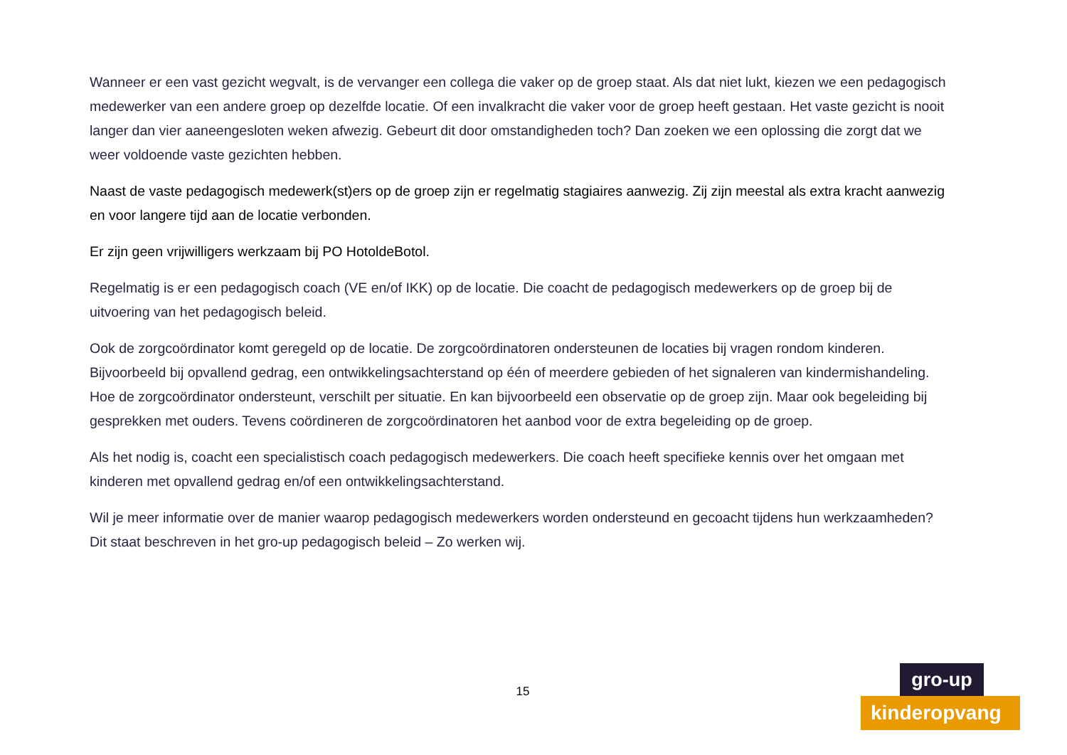Wanneer er een vast gezicht wegvalt, is de vervanger een collega die vaker op de groep staat. Als dat niet lukt, kiezen we een pedagogisch medewerker van een andere groep op dezelfde locatie. Of een invalkracht die vaker voor de groep heeft gestaan. Het vaste gezicht is nooit langer dan vier aaneengesloten weken afwezig. Gebeurt dit door omstandigheden toch? Dan zoeken we een oplossing die zorgt dat we weer voldoende vaste gezichten hebben.
Naast de vaste pedagogisch medewerk(st)ers op de groep zijn er regelmatig stagiaires aanwezig. Zij zijn meestal als extra kracht aanwezig en voor langere tijd aan de locatie verbonden.
Er zijn geen vrijwilligers werkzaam bij PO HotoldeBotol.
Regelmatig is er een pedagogisch coach (VE en/of IKK) op de locatie. Die coacht de pedagogisch medewerkers op de groep bij de uitvoering van het pedagogisch beleid.
Ook de zorgcoördinator komt geregeld op de locatie. De zorgcoördinatoren ondersteunen de locaties bij vragen rondom kinderen. Bijvoorbeeld bij opvallend gedrag, een ontwikkelingsachterstand op één of meerdere gebieden of het signaleren van kindermishandeling. Hoe de zorgcoördinator ondersteunt, verschilt per situatie. En kan bijvoorbeeld een observatie op de groep zijn. Maar ook begeleiding bij gesprekken met ouders. Tevens coördineren de zorgcoördinatoren het aanbod voor de extra begeleiding op de groep.
Als het nodig is, coacht een specialistisch coach pedagogisch medewerkers. Die coach heeft specifieke kennis over het omgaan met kinderen met opvallend gedrag en/of een ontwikkelingsachterstand.
Wil je meer informatie over de manier waarop pedagogisch medewerkers worden ondersteund en gecoacht tijdens hun werkzaamheden? Dit staat beschreven in het gro-up pedagogisch beleid – Zo werken wij.
15
gro-up
kinderopvang